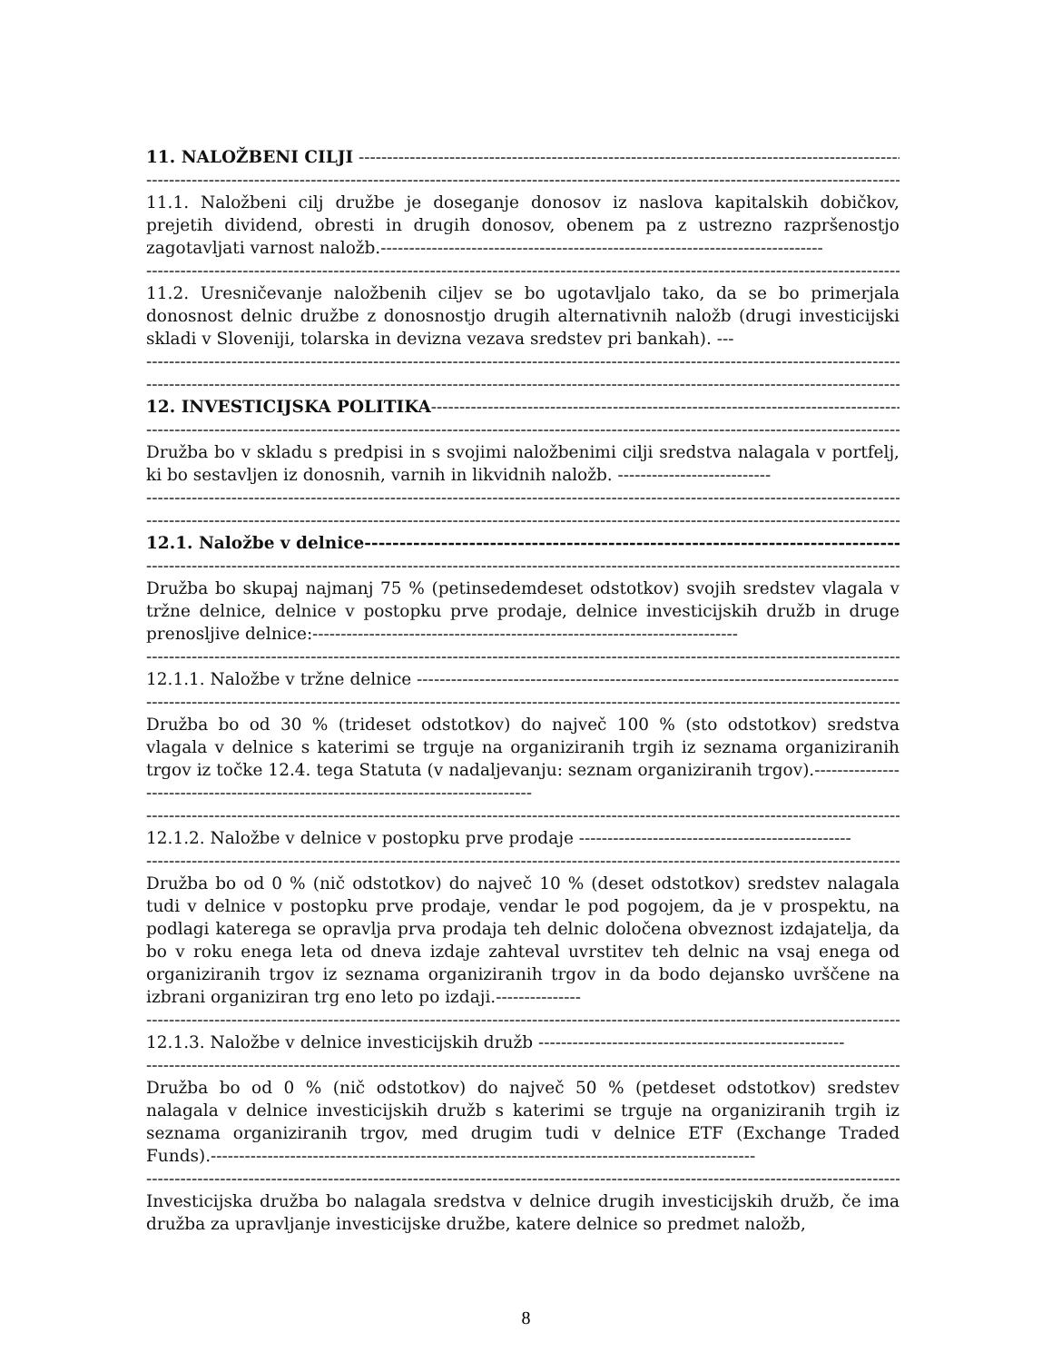11. NALOŽBENI CILJI ------------------------------------------------------------------------------------------------------
--------------------------------------------------------------------------------------------------------------------------------------
11.1. Naložbeni cilj družbe je doseganje donosov iz naslova kapitalskih dobičkov, prejetih dividend, obresti in drugih donosov, obenem pa z ustrezno razpršenostjo zagotavljati varnost naložb.------------------------------------------------------------------------------
--------------------------------------------------------------------------------------------------------------------------------------
11.2. Uresničevanje naložbenih ciljev se bo ugotavljalo tako, da se bo primerjala donosnost delnic družbe z donosnostjo drugih alternativnih naložb (drugi investicijski skladi v Sloveniji, tolarska in devizna vezava sredstev pri bankah). ---
--------------------------------------------------------------------------------------------------------------------------------------
--------------------------------------------------------------------------------------------------------------------------------------
12. INVESTICIJSKA POLITIKA--------------------------------------------------------------------------------------------
--------------------------------------------------------------------------------------------------------------------------------------
Družba bo v skladu s predpisi in s svojimi naložbenimi cilji sredstva nalagala v portfelj, ki bo sestavljen iz donosnih, varnih in likvidnih naložb. ---------------------------
--------------------------------------------------------------------------------------------------------------------------------------
--------------------------------------------------------------------------------------------------------------------------------------
12.1. Naložbe v delnice------------------------------------------------------------------------------
--------------------------------------------------------------------------------------------------------------------------------------
Družba bo skupaj najmanj 75 % (petinsedemdeset odstotkov) svojih sredstev vlagala v tržne delnice, delnice v postopku prve prodaje, delnice investicijskih družb in druge prenosljive delnice:---------------------------------------------------------------------------
--------------------------------------------------------------------------------------------------------------------------------------
12.1.1. Naložbe v tržne delnice ---------------------------------------------------------------------------------------------
--------------------------------------------------------------------------------------------------------------------------------------
Družba bo od 30 % (trideset odstotkov) do največ 100 % (sto odstotkov) sredstva vlagala v delnice s katerimi se trguje na organiziranih trgih iz seznama organiziranih trgov iz točke 12.4. tega Statuta (v nadaljevanju: seznam organiziranih trgov).-----------------------------------------------------------------------------------
--------------------------------------------------------------------------------------------------------------------------------------
12.1.2. Naložbe v delnice v postopku prve prodaje ------------------------------------------------
--------------------------------------------------------------------------------------------------------------------------------------
Družba bo od 0 % (nič odstotkov) do največ 10 % (deset odstotkov) sredstev nalagala tudi v delnice v postopku prve prodaje, vendar le pod pogojem, da je v prospektu, na podlagi katerega se opravlja prva prodaja teh delnic določena obveznost izdajatelja, da bo v roku enega leta od dneva izdaje zahteval uvrstitev teh delnic na vsaj enega od organiziranih trgov iz seznama organiziranih trgov in da bodo dejansko uvrščene na izbrani organiziran trg eno leto po izdaji.---------------
--------------------------------------------------------------------------------------------------------------------------------------
12.1.3. Naložbe v delnice investicijskih družb ------------------------------------------------------
--------------------------------------------------------------------------------------------------------------------------------------
Družba bo od 0 % (nič odstotkov) do največ 50 % (petdeset odstotkov) sredstev nalagala v delnice investicijskih družb s katerimi se trguje na organiziranih trgih iz seznama organiziranih trgov, med drugim tudi v delnice ETF (Exchange Traded Funds).------------------------------------------------------------------------------------------------
--------------------------------------------------------------------------------------------------------------------------------------
Investicijska družba bo nalagala sredstva v delnice drugih investicijskih družb, če ima družba za upravljanje investicijske družbe, katere delnice so predmet naložb,
8